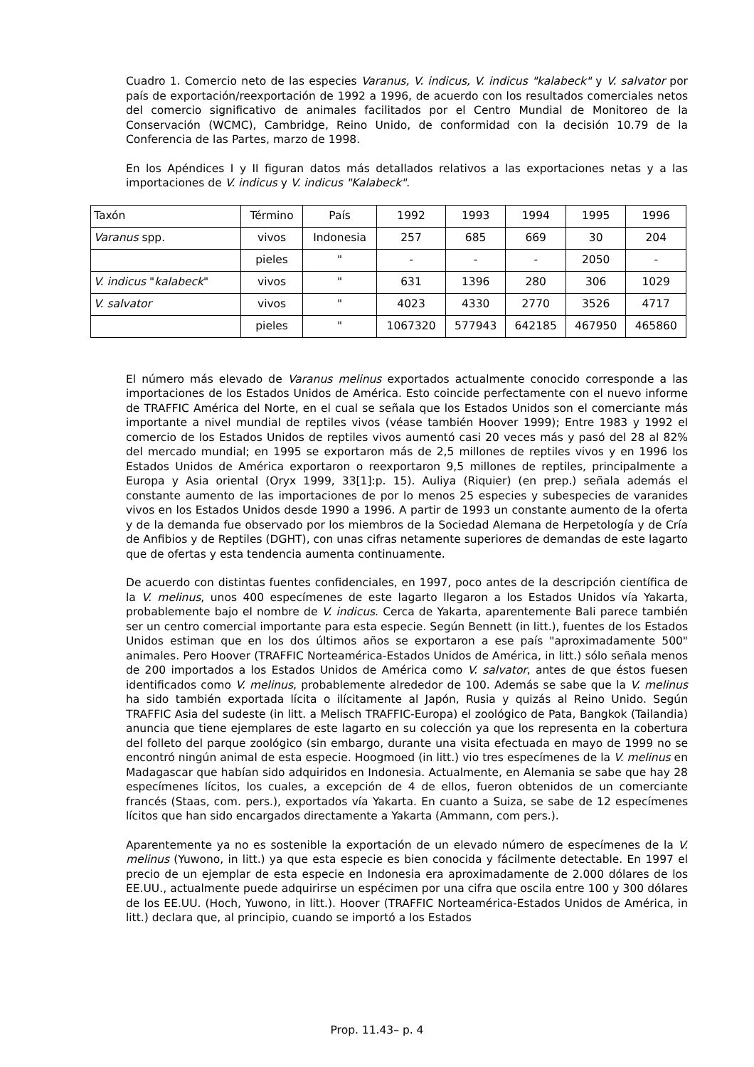Cuadro 1. Comercio neto de las especies Varanus, V. indicus, V. indicus "kalabeck" y V. salvator por país de exportación/reexportación de 1992 a 1996, de acuerdo con los resultados comerciales netos del comercio significativo de animales facilitados por el Centro Mundial de Monitoreo de la Conservación (WCMC), Cambridge, Reino Unido, de conformidad con la decisión 10.79 de la Conferencia de las Partes, marzo de 1998.
En los Apéndices I y II figuran datos más detallados relativos a las exportaciones netas y a las importaciones de V. indicus y V. indicus "Kalabeck".
| Taxón | Término | País | 1992 | 1993 | 1994 | 1995 | 1996 |
| Varanus spp. | vivos | Indonesia | 257 | 685 | 669 | 30 | 204 |
| | pieles | " | - | - | - | 2050 | - |
| V. indicus " kalabeck " | vivos | " | 631 | 1396 | 280 | 306 | 1029 |
| V. salvator | vivos | " | 4023 | 4330 | 2770 | 3526 | 4717 |
| | pieles | " | 1067320 | 577943 | 642185 | 467950 | 465860 |
El número más elevado de Varanus melinus exportados actualmente conocido corresponde a las importaciones de los Estados Unidos de América. Esto coincide perfectamente con el nuevo informe de TRAFFIC América del Norte, en el cual se señala que los Estados Unidos son el comerciante más importante a nivel mundial de reptiles vivos (véase también Hoover 1999); Entre 1983 y 1992 el comercio de los Estados Unidos de reptiles vivos aumentó casi 20 veces más y pasó del 28 al 82% del mercado mundial; en 1995 se exportaron más de 2,5 millones de reptiles vivos y en 1996 los Estados Unidos de América exportaron o reexportaron 9,5 millones de reptiles, principalmente a Europa y Asia oriental (Oryx 1999, 33[1]:p. 15). Auliya (Riquier) (en prep.) señala además el constante aumento de las importaciones de por lo menos 25 especies y subespecies de varanides vivos en los Estados Unidos desde 1990 a 1996. A partir de 1993 un constante aumento de la oferta y de la demanda fue observado por los miembros de la Sociedad Alemana de Herpetología y de Cría de Anfibios y de Reptiles (DGHT), con unas cifras netamente superiores de demandas de este lagarto que de ofertas y esta tendencia aumenta continuamente.
De acuerdo con distintas fuentes confidenciales, en 1997, poco antes de la descripción científica de la V. melinus, unos 400 especímenes de este lagarto llegaron a los Estados Unidos vía Yakarta, probablemente bajo el nombre de V. indicus. Cerca de Yakarta, aparentemente Bali parece también ser un centro comercial importante para esta especie. Según Bennett (in litt.), fuentes de los Estados Unidos estiman que en los dos últimos años se exportaron a ese país "aproximadamente 500" animales. Pero Hoover (TRAFFIC Norteamérica-Estados Unidos de América, in litt.) sólo señala menos de 200 importados a los Estados Unidos de América como V. salvator, antes de que éstos fuesen identificados como V. melinus, probablemente alrededor de 100. Además se sabe que la V. melinus ha sido también exportada lícita o ilícitamente al Japón, Rusia y quizás al Reino Unido. Según TRAFFIC Asia del sudeste (in litt. a Melisch TRAFFIC-Europa) el zoológico de Pata, Bangkok (Tailandia) anuncia que tiene ejemplares de este lagarto en su colección ya que los representa en la cobertura del folleto del parque zoológico (sin embargo, durante una visita efectuada en mayo de 1999 no se encontró ningún animal de esta especie. Hoogmoed (in litt.) vio tres especímenes de la V. melinus en Madagascar que habían sido adquiridos en Indonesia. Actualmente, en Alemania se sabe que hay 28 especímenes lícitos, los cuales, a excepción de 4 de ellos, fueron obtenidos de un comerciante francés (Staas, com. pers.), exportados vía Yakarta. En cuanto a Suiza, se sabe de 12 especímenes lícitos que han sido encargados directamente a Yakarta (Ammann, com pers.).
Aparentemente ya no es sostenible la exportación de un elevado número de especímenes de la V. melinus (Yuwono, in litt.) ya que esta especie es bien conocida y fácilmente detectable. En 1997 el precio de un ejemplar de esta especie en Indonesia era aproximadamente de 2.000 dólares de los EE.UU., actualmente puede adquirirse un espécimen por una cifra que oscila entre 100 y 300 dólares de los EE.UU. (Hoch, Yuwono, in litt.). Hoover (TRAFFIC Norteamérica-Estados Unidos de América, in litt.) declara que, al principio, cuando se importó a los Estados
Prop. 11.43– p. 4